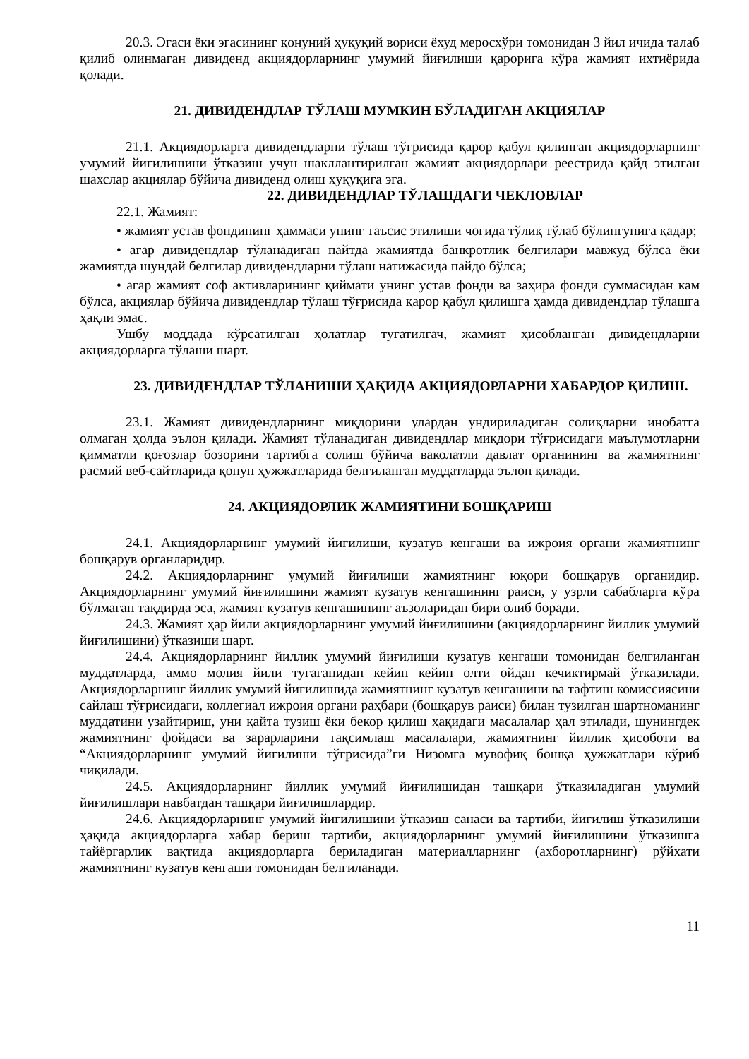20.3. Эгаси ёки эгасининг қонуний ҳуқуқий вориси ёхуд меросхўри томонидан 3 йил ичида талаб қилиб олинмаган дивиденд акциядорларнинг умумий йиғилиши қарорига кўра жамият ихтиёрида қолади.
21. ДИВИДЕНДЛАР ТЎЛАШ МУМКИН БЎЛАДИГАН АКЦИЯЛАР
21.1. Акциядорларга дивидендларни тўлаш тўғрисида қарор қабул қилинган акциядорларнинг умумий йиғилишини ўтказиш учун шакллантирилган жамият акциядорлари реестрида қайд этилган шахслар акциялар бўйича дивиденд олиш ҳуқуқига эга.
22. ДИВИДЕНДЛАР ТЎЛАШДАГИ ЧЕКЛОВЛАР
22.1. Жамият:
• жамият устав фондининг ҳаммаси унинг таъсис этилиши чоғида тўлиқ тўлаб бўлингунига қадар;
• агар дивидендлар тўланадиган пайтда жамиятда банкротлик белгилари мавжуд бўлса ёки жамиятда шундай белгилар дивидендларни тўлаш натижасида пайдо бўлса;
• агар жамият соф активларининг қиймати унинг устав фонди ва заҳира фонди суммасидан кам бўлса, акциялар бўйича дивидендлар тўлаш тўғрисида қарор қабул қилишга ҳамда дивидендлар тўлашга ҳақли эмас.
Ушбу моддада кўрсатилган ҳолатлар тугатилгач, жамият ҳисобланган дивидендларни акциядорларга тўлаши шарт.
23. ДИВИДЕНДЛАР ТЎЛАНИШИ ҲАҚИДА АКЦИЯДОРЛАРНИ ХАБАРДОР ҚИЛИШ.
23.1. Жамият дивидендларнинг миқдорини улардан ундириладиган солиқларни инобатга олмаган ҳолда эълон қилади. Жамият тўланадиган дивидендлар миқдори тўғрисидаги маълумотларни қимматли қоғозлар бозорини тартибга солиш бўйича ваколатли давлат органининг ва жамиятнинг расмий веб-сайтларида қонун ҳужжатларида белгиланган муддатларда эълон қилади.
24. АКЦИЯДОРЛИК ЖАМИЯТИНИ БОШҚАРИШ
24.1. Акциядорларнинг умумий йиғилиши, кузатув кенгаши ва ижроия органи жамиятнинг бошқарув органларидир.
24.2. Акциядорларнинг умумий йиғилиши жамиятнинг юқори бошқарув органидир. Акциядорларнинг умумий йиғилишини жамият кузатув кенгашининг раиси, у узрли сабабларга кўра бўлмаган тақдирда эса, жамият кузатув кенгашининг аъзоларидан бири олиб боради.
24.3. Жамият ҳар йили акциядорларнинг умумий йиғилишини (акциядорларнинг йиллик умумий йиғилишини) ўтказиши шарт.
24.4. Акциядорларнинг йиллик умумий йиғилиши кузатув кенгаши томонидан белгиланган муддатларда, аммо молия йили тугаганидан кейин кейин олти ойдан кечиктирмай ўтказилади. Акциядорларнинг йиллик умумий йиғилишида жамиятнинг кузатув кенгашини ва тафтиш комиссиясини сайлаш тўғрисидаги, коллегиал ижроия органи раҳбари (бошқарув раиси) билан тузилган шартноманинг муддатини узайтириш, уни қайта тузиш ёки бекор қилиш ҳақидаги масалалар ҳал этилади, шунингдек жамиятнинг фойдаси ва зарарларини тақсимлаш масалалари, жамиятнинг йиллик ҳисоботи ва “Акциядорларнинг умумий йиғилиши тўғрисида”ги Низомга мувофиқ бошқа ҳужжатлари кўриб чиқилади.
24.5. Акциядорларнинг йиллик умумий йиғилишидан ташқари ўтказиладиган умумий йиғилишлари навбатдан ташқари йиғилишлардир.
24.6. Акциядорларнинг умумий йиғилишини ўтказиш санаси ва тартиби, йиғилиш ўтказилиши ҳақида акциядорларга хабар бериш тартиби, акциядорларнинг умумий йиғилишини ўтказишга тайёргарлик вақтида акциядорларга бериладиган материалларнинг (ахборотларнинг) рўйхати жамиятнинг кузатув кенгаши томонидан белгиланади.
11